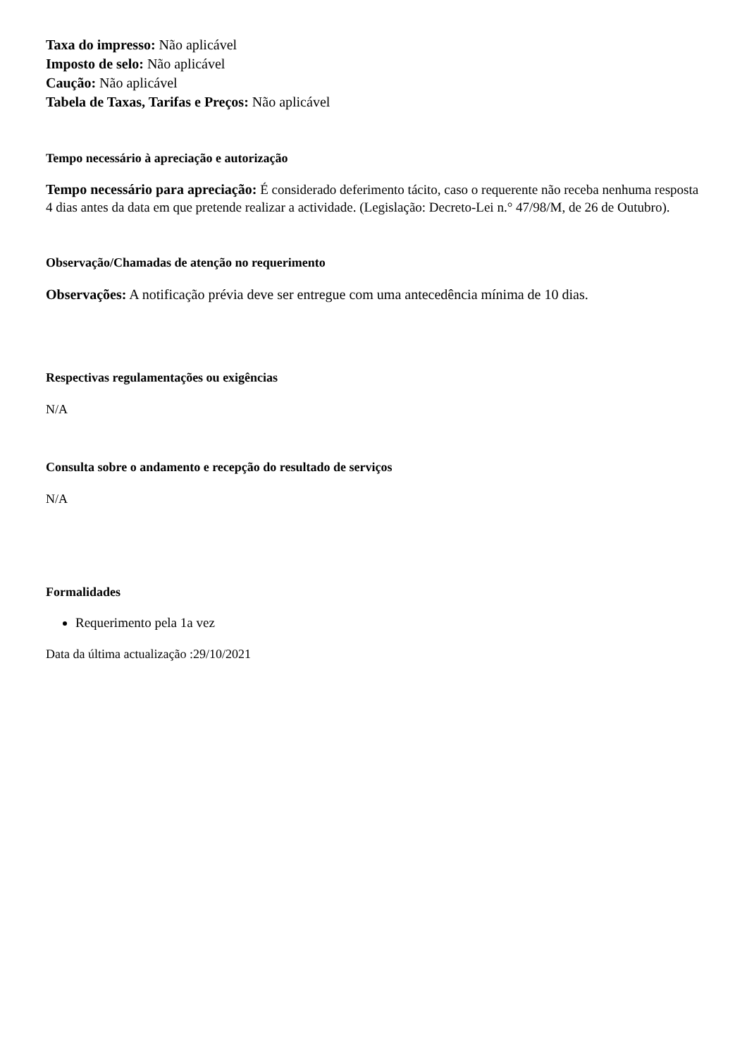Taxa do impresso: Não aplicável
Imposto de selo: Não aplicável
Caução: Não aplicável
Tabela de Taxas, Tarifas e Preços: Não aplicável
Tempo necessário à apreciação e autorização
Tempo necessário para apreciação: É considerado deferimento tácito, caso o requerente não receba nenhuma resposta 4 dias antes da data em que pretende realizar a actividade. (Legislação: Decreto-Lei n.° 47/98/M, de 26 de Outubro).
Observação/Chamadas de atenção no requerimento
Observações: A notificação prévia deve ser entregue com uma antecedência mínima de 10 dias.
Respectivas regulamentações ou exigências
N/A
Consulta sobre o andamento e recepção do resultado de serviços
N/A
Formalidades
Requerimento pela 1a vez
Data da última actualização :29/10/2021